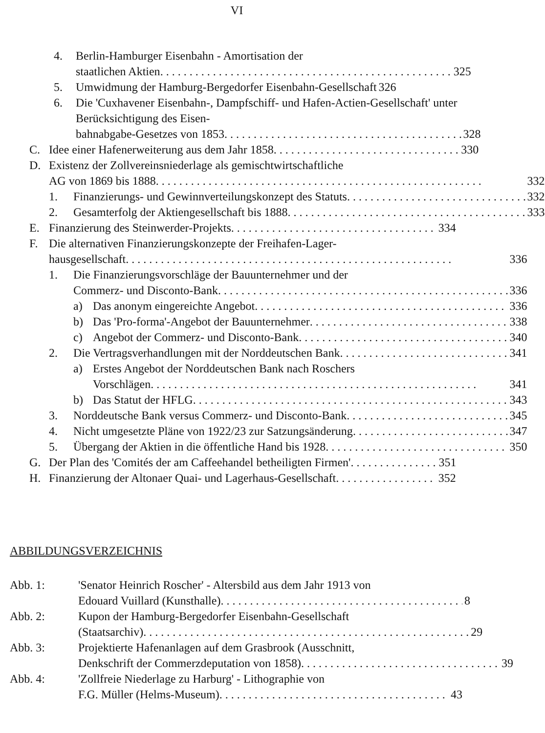VI
4. Berlin-Hamburger Eisenbahn - Amortisation der
staatlichen Aktien 325
5. Umwidmung der Hamburg-Bergedorfer Eisenbahn-Gesellschaft 326
6. Die 'Cuxhavener Eisenbahn-, Dampfschiff- und Hafen-Actien-Gesellschaft' unter Berücksichtigung des Eisen-
bahnabgabe-Gesetzes von 1853 328
C. Idee einer Hafenerweiterung aus dem Jahr 1858 330
D. Existenz der Zollvereinsniederlage als gemischtwirtschaftliche
AG von 1869 bis 1888 332
1. Finanzierungs- und Gewinnverteilungskonzept des Statuts 332
2. Gesamterfolg der Aktiengesellschaft bis 1888 333
E. Finanzierung des Steinwerder-Projekts 334
F. Die alternativen Finanzierungskonzepte der Freihafen-Lager-
hausgesellschaft 336
1. Die Finanzierungsvorschläge der Bauunternehmer und der
Commerz- und Disconto-Bank 336
a) Das anonym eingereichte Angebot 336
b) Das 'Pro-forma'-Angebot der Bauunternehmer 338
c) Angebot der Commerz- und Disconto-Bank 340
2. Die Vertragsverhandlungen mit der Norddeutschen Bank 341
a) Erstes Angebot der Norddeutschen Bank nach Roschers
Vorschlägen 341
b) Das Statut der HFLG 343
3. Norddeutsche Bank versus Commerz- und Disconto-Bank 345
4. Nicht umgesetzte Pläne von 1922/23 zur Satzungsänderung 347
5. Übergang der Aktien in die öffentliche Hand bis 1928 350
G. Der Plan des 'Comités der am Caffeehandel betheiligten Firmen' 351
H. Finanzierung der Altonaer Quai- und Lagerhaus-Gesellschaft 352
ABBILDUNGSVERZEICHNIS
Abb. 1: 'Senator Heinrich Roscher' - Altersbild aus dem Jahr 1913 von
Edouard Vuillard (Kunsthalle) 8
Abb. 2: Kupon der Hamburg-Bergedorfer Eisenbahn-Gesellschaft
(Staatsarchiv) 29
Abb. 3: Projektierte Hafenanlagen auf dem Grasbrook (Ausschnitt,
Denkschrift der Commerzdeputation von 1858) 39
Abb. 4: 'Zollfreie Niederlage zu Harburg' - Lithographie von
F.G. Müller (Helms-Museum) 43